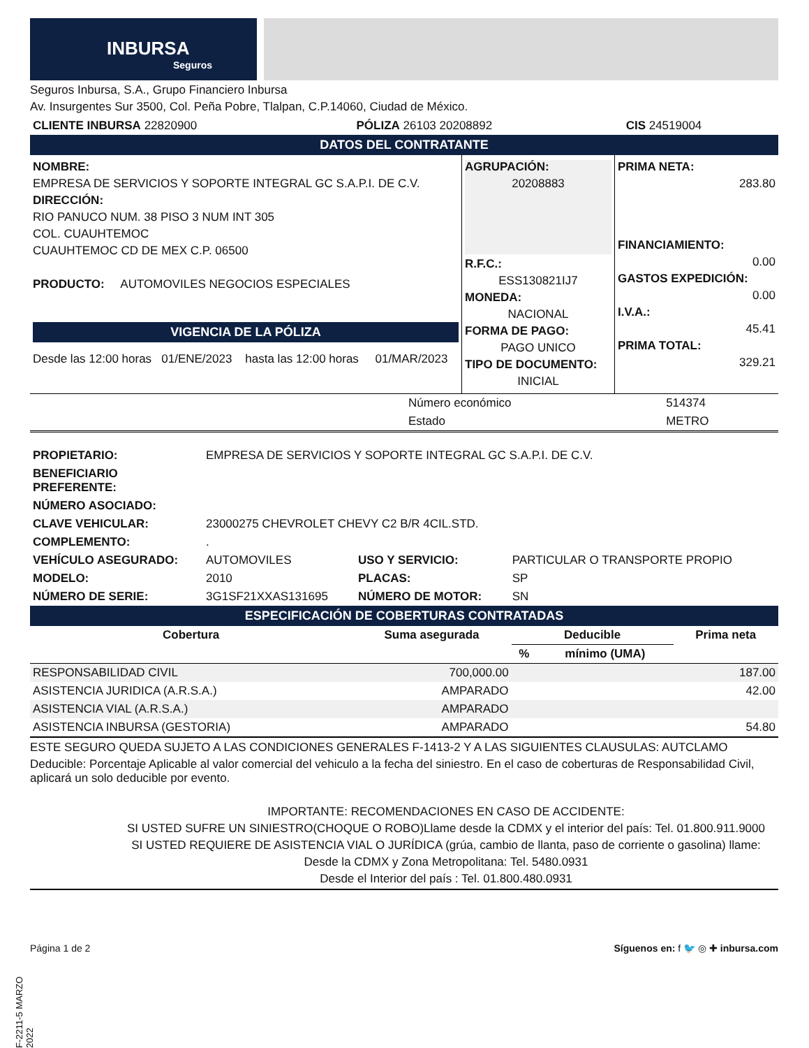INBURSA
Seguros
Seguros Inbursa, S.A., Grupo Financiero Inbursa
Av. Insurgentes Sur 3500, Col. Peña Pobre, Tlalpan, C.P.14060, Ciudad de México.
| CLIENTE INBURSA 22820900 | PÓLIZA 26103 20208892 | CIS 24519004 |
DATOS DEL CONTRATANTE
| NOMBRE: EMPRESA DE SERVICIOS Y SOPORTE INTEGRAL GC S.A.P.I. DE C.V. DIRECCIÓN: RIO PANUCO NUM. 38 PISO 3 NUM INT 305 COL. CUAUHTEMOC CUAUHTEMOC CD DE MEX C.P. 06500 PRODUCTO: AUTOMOVILES NEGOCIOS ESPECIALES VIGENCIA DE LA PÓLIZA Desde las 12:00 horas 01/ENE/2023 hasta las 12:00 horas 01/MAR/2023 | AGRUPACIÓN: 20208883 R.F.C.: ESS130821IJ7 MONEDA: NACIONAL FORMA DE PAGO: PAGO UNICO TIPO DE DOCUMENTO: INICIAL | PRIMA NETA: 283.80 FINANCIAMIENTO: 0.00 GASTOS EXPEDICIÓN: 0.00 I.V.A.: 45.41 PRIMA TOTAL: 329.21 |
| | Número económico | 514374 |
| | Estado | METRO |
| PROPIETARIO: | EMPRESA DE SERVICIOS Y SOPORTE INTEGRAL GC S.A.P.I. DE C.V. | | |
| BENEFICIARIO PREFERENTE: | | | |
| NÚMERO ASOCIADO: | | | |
| CLAVE VEHICULAR: | 23000275 CHEVROLET CHEVY C2 B/R 4CIL.STD. | | |
| COMPLEMENTO: | . | | |
| VEHÍCULO ASEGURADO: | AUTOMOVILES | USO Y SERVICIO: | PARTICULAR O TRANSPORTE PROPIO |
| MODELO: | 2010 | PLACAS: | SP |
| NÚMERO DE SERIE: | 3G1SF21XXAS131695 | NÚMERO DE MOTOR: | SN |
ESPECIFICACIÓN DE COBERTURAS CONTRATADAS
| Cobertura | Suma asegurada | Deducible | | Prima neta |
| --- | --- | --- | --- | --- |
| | | % | mínimo (UMA) | |
| RESPONSABILIDAD CIVIL | 700,000.00 | | | 187.00 |
| ASISTENCIA JURIDICA (A.R.S.A.) | AMPARADO | | | 42.00 |
| ASISTENCIA VIAL (A.R.S.A.) | AMPARADO | | | |
| ASISTENCIA INBURSA (GESTORIA) | AMPARADO | | | 54.80 |
ESTE SEGURO QUEDA SUJETO A LAS CONDICIONES GENERALES F-1413-2 Y A LAS SIGUIENTES CLAUSULAS: AUTCLAMO
Deducible: Porcentaje Aplicable al valor comercial del vehiculo a la fecha del siniestro. En el caso de coberturas de Responsabilidad Civil, aplicará un solo deducible por evento.
IMPORTANTE: RECOMENDACIONES EN CASO DE ACCIDENTE:
SI USTED SUFRE UN SINIESTRO(CHOQUE O ROBO)Llame desde la CDMX y el interior del país: Tel. 01.800.911.9000
SI USTED REQUIERE DE ASISTENCIA VIAL O JURÍDICA (grúa, cambio de llanta, paso de corriente o gasolina) llame:
Desde la CDMX y Zona Metropolitana: Tel. 5480.0931
Desde el Interior del país : Tel. 01.800.480.0931
Página 1 de 2 Síguenos en: f 🐦 ◎ ✚ inbursa.com
F-2211-5 MARZO 2022